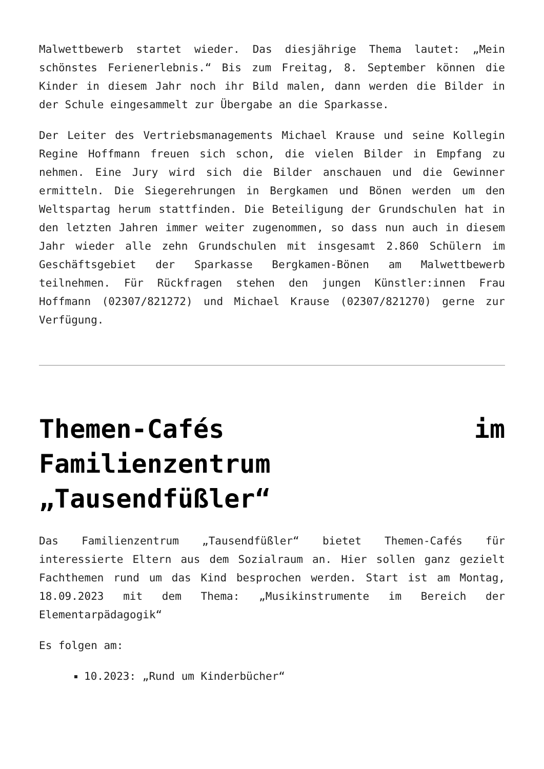Malwettbewerb startet wieder. Das diesjährige Thema lautet: „Mein schönstes Ferienerlebnis.“ Bis zum Freitag, 8. September können die Kinder in diesem Jahr noch ihr Bild malen, dann werden die Bilder in der Schule eingesammelt zur Übergabe an die Sparkasse.
Der Leiter des Vertriebsmanagements Michael Krause und seine Kollegin Regine Hoffmann freuen sich schon, die vielen Bilder in Empfang zu nehmen. Eine Jury wird sich die Bilder anschauen und die Gewinner ermitteln. Die Siegerehrungen in Bergkamen und Bönen werden um den Weltspartag herum stattfinden. Die Beteiligung der Grundschulen hat in den letzten Jahren immer weiter zugenommen, so dass nun auch in diesem Jahr wieder alle zehn Grundschulen mit insgesamt 2.860 Schülern im Geschäftsgebiet der Sparkasse Bergkamen-Bönen am Malwettbewerb teilnehmen. Für Rückfragen stehen den jungen Künstler:innen Frau Hoffmann (02307/821272) und Michael Krause (02307/821270) gerne zur Verfügung.
Themen-Cafés im Familienzentrum „Tausendfüßler“
Das Familienzentrum „Tausendfüßler“ bietet Themen-Cafés für interessierte Eltern aus dem Sozialraum an. Hier sollen ganz gezielt Fachthemen rund um das Kind besprochen werden. Start ist am Montag, 18.09.2023 mit dem Thema: „Musikinstrumente im Bereich der Elementarpädagogik“
Es folgen am:
10.2023: „Rund um Kinderbücher“